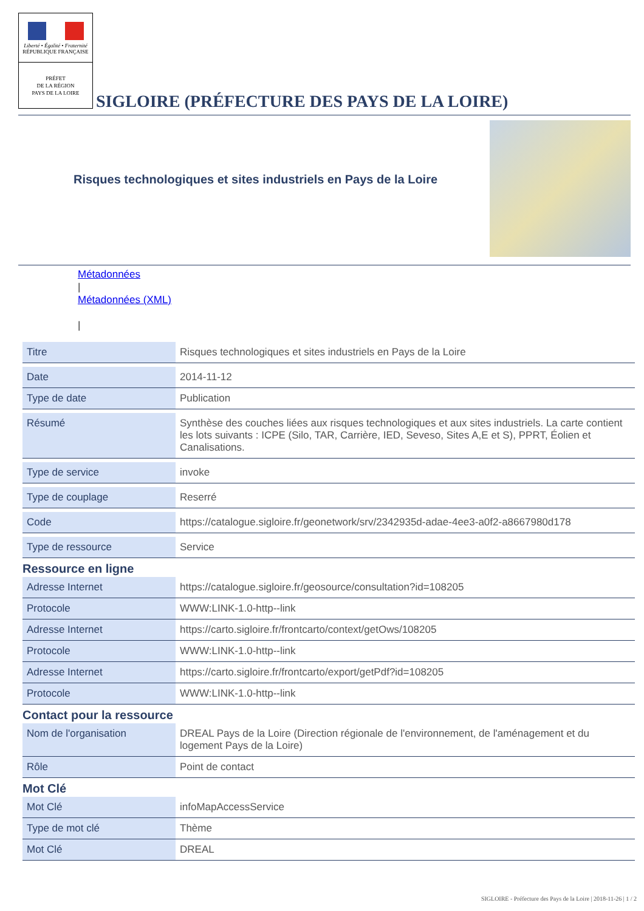Liberté • Égalité • Fraternité
RÉPUBLIQUE FRANÇAISE
PRÉFET
DE LA RÉGION
PAYS DE LA LOIRE
SIGLOIRE (PRÉFECTURE DES PAYS DE LA LOIRE)
Risques technologiques et sites industriels en Pays de la Loire
Métadonnées
|
Métadonnées (XML)
|
| Titre | Risques technologiques et sites industriels en Pays de la Loire |
| Date | 2014-11-12 |
| Type de date | Publication |
| Résumé | Synthèse des couches liées aux risques technologiques et aux sites industriels. La carte contient les lots suivants : ICPE (Silo, TAR, Carrière, IED, Seveso, Sites A,E et S), PPRT, Éolien et Canalisations. |
| Type de service | invoke |
| Type de couplage | Reserré |
| Code | https://catalogue.sigloire.fr/geonetwork/srv/2342935d-adae-4ee3-a0f2-a8667980d178 |
| Type de ressource | Service |
Ressource en ligne
| Adresse Internet | https://catalogue.sigloire.fr/geosource/consultation?id=108205 |
| Protocole | WWW:LINK-1.0-http--link |
| Adresse Internet | https://carto.sigloire.fr/frontcarto/context/getOws/108205 |
| Protocole | WWW:LINK-1.0-http--link |
| Adresse Internet | https://carto.sigloire.fr/frontcarto/export/getPdf?id=108205 |
| Protocole | WWW:LINK-1.0-http--link |
Contact pour la ressource
| Nom de l'organisation | DREAL Pays de la Loire (Direction régionale de l'environnement, de l'aménagement et du logement Pays de la Loire) |
| Rôle | Point de contact |
Mot Clé
| Mot Clé | infoMapAccessService |
| Type de mot clé | Thème |
| Mot Clé | DREAL |
SIGLOIRE - Préfecture des Pays de la Loire | 2018-11-26 | 1 / 2